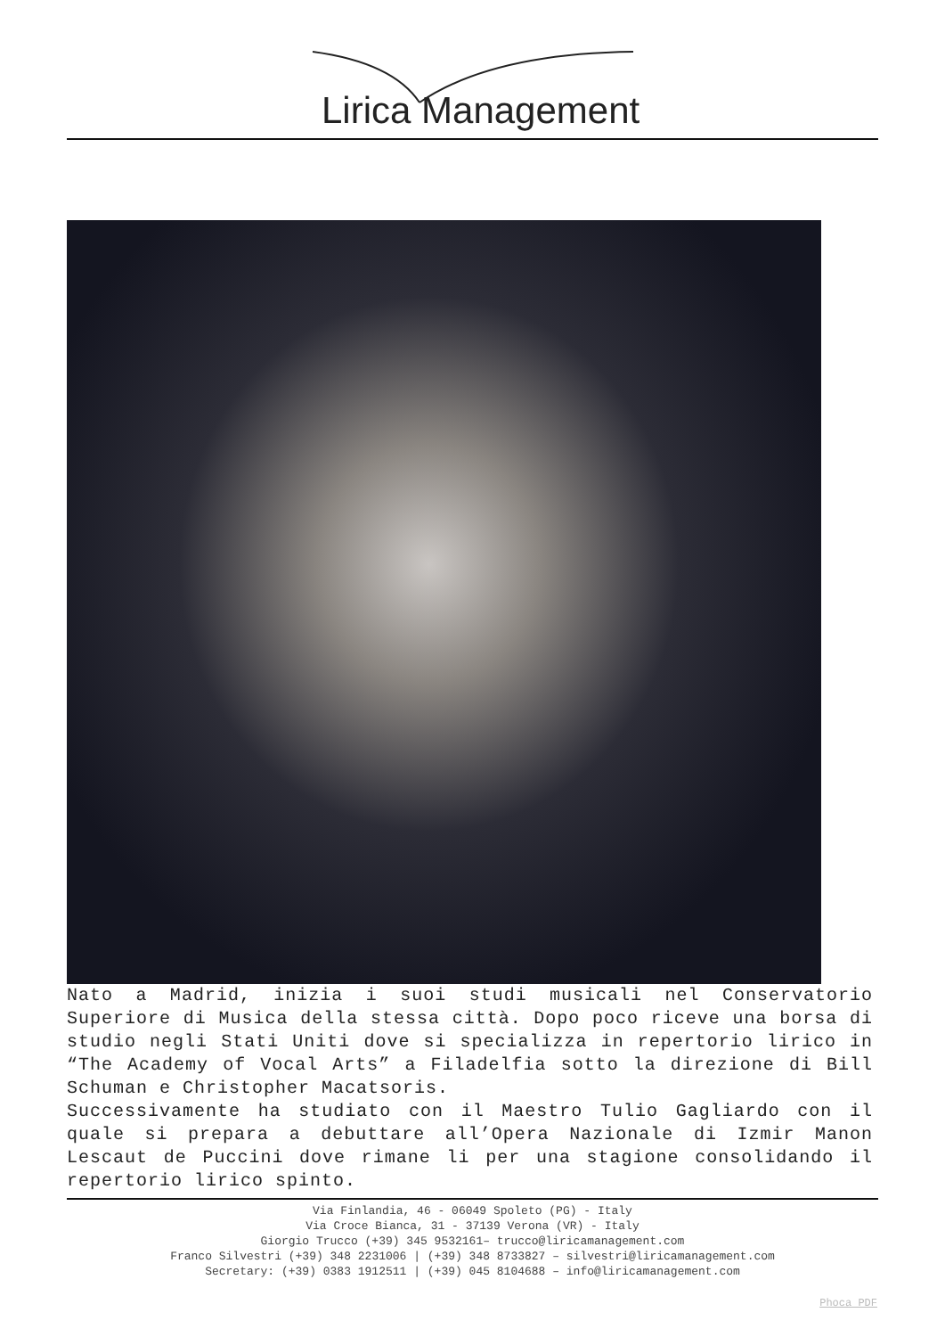Lirica Management
Nato a Madrid, inizia i suoi studi musicali nel Conservatorio Superiore di Musica della stessa città. Dopo poco riceve una borsa di studio negli Stati Uniti dove si specializza in repertorio lirico in “The Academy of Vocal Arts” a Filadelfia sotto la direzione di Bill Schuman e Christopher Macatsoris.
Successivamente ha studiato con il Maestro Tulio Gagliardo con il quale si prepara a debuttare all’Opera Nazionale di Izmir Manon Lescaut de Puccini dove rimane li per una stagione consolidando il repertorio lirico spinto.
Via Finlandia, 46 - 06049 Spoleto (PG) - Italy
Via Croce Bianca, 31 - 37139 Verona (VR) - Italy
Giorgio Trucco (+39) 345 9532161– trucco@liricamanagement.com
Franco Silvestri (+39) 348 2231006 | (+39) 348 8733827 – silvestri@liricamanagement.com
Secretary: (+39) 0383 1912511 | (+39) 045 8104688 – info@liricamanagement.com
Phoca PDF